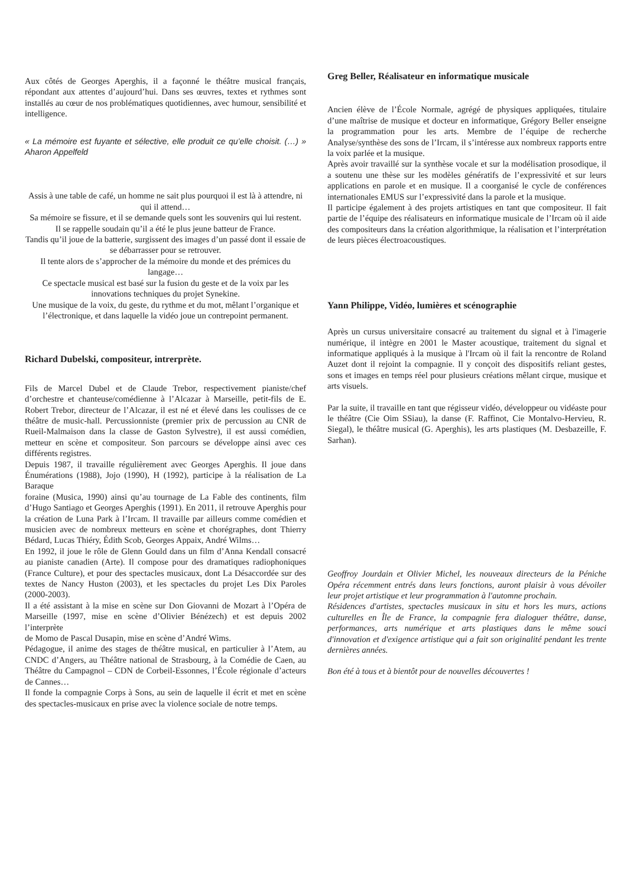Aux côtés de Georges Aperghis, il a façonné le théâtre musical français, répondant aux attentes d’aujourd’hui. Dans ses œuvres, textes et rythmes sont installés au cœur de nos problématiques quotidiennes, avec humour, sensibilité et intelligence.
« La mémoire est fuyante et sélective, elle produit ce qu’elle choisit. (…) » Aharon Appelfeld
Assis à une table de café, un homme ne sait plus pourquoi il est là à attendre, ni qui il attend…
Sa mémoire se fissure, et il se demande quels sont les souvenirs qui lui restent.
Il se rappelle soudain qu’il a été le plus jeune batteur de France.
Tandis qu’il joue de la batterie, surgissent des images d’un passé dont il essaie de se débarrasser pour se retrouver.
Il tente alors de s’approcher de la mémoire du monde et des prémices du langage…
Ce spectacle musical est basé sur la fusion du geste et de la voix par les innovations techniques du projet Synekine.
Une musique de la voix, du geste, du rythme et du mot, mêlant l’organique et l’électronique, et dans laquelle la vidéo joue un contrepoint permanent.
Richard Dubelski, compositeur, intrerprète.
Fils de Marcel Dubel et de Claude Trebor, respectivement pianiste/chef d’orchestre et chanteuse/comédienne à l’Alcazar à Marseille, petit-fils de E. Robert Trebor, directeur de l’Alcazar, il est né et élevé dans les coulisses de ce théâtre de music-hall. Percussionniste (premier prix de percussion au CNR de Rueil-Malmaison dans la classe de Gaston Sylvestre), il est aussi comédien, metteur en scène et compositeur. Son parcours se développe ainsi avec ces différents registres.
Depuis 1987, il travaille régulièrement avec Georges Aperghis. Il joue dans Énumérations (1988), Jojo (1990), H (1992), participe à la réalisation de La Baraque
foraine (Musica, 1990) ainsi qu’au tournage de La Fable des continents, film d’Hugo Santiago et Georges Aperghis (1991). En 2011, il retrouve Aperghis pour la création de Luna Park à l’Ircam. Il travaille par ailleurs comme comédien et musicien avec de nombreux metteurs en scène et chorégraphes, dont Thierry Bédard, Lucas Thiéry, Édith Scob, Georges Appaix, André Wilms…
En 1992, il joue le rôle de Glenn Gould dans un film d’Anna Kendall consacré au pianiste canadien (Arte). Il compose pour des dramatiques radiophoniques (France Culture), et pour des spectacles musicaux, dont La Désaccordée sur des textes de Nancy Huston (2003), et les spectacles du projet Les Dix Paroles (2000-2003).
Il a été assistant à la mise en scène sur Don Giovanni de Mozart à l’Opéra de Marseille (1997, mise en scène d’Olivier Bénézech) et est depuis 2002 l’interprète
de Momo de Pascal Dusapin, mise en scène d’André Wims.
Pédagogue, il anime des stages de théâtre musical, en particulier à l’Atem, au CNDC d’Angers, au Théâtre national de Strasbourg, à la Comédie de Caen, au Théâtre du Campagnol – CDN de Corbeil-Essonnes, l’École régionale d’acteurs de Cannes…
Il fonde la compagnie Corps à Sons, au sein de laquelle il écrit et met en scène des spectacles-musicaux en prise avec la violence sociale de notre temps.
Greg Beller, Réalisateur en informatique musicale
Ancien élève de l’École Normale, agrégé de physiques appliquées, titulaire d’une maîtrise de musique et docteur en informatique, Grégory Beller enseigne la programmation pour les arts. Membre de l’équipe de recherche Analyse/synthèse des sons de l’Ircam, il s’intéresse aux nombreux rapports entre la voix parlée et la musique.
Après avoir travaillé sur la synthèse vocale et sur la modélisation prosodique, il a soutenu une thèse sur les modèles génératifs de l’expressivité et sur leurs applications en parole et en musique. Il a coorganisé le cycle de conférences internationales EMUS sur l’expressivité dans la parole et la musique.
Il participe également à des projets artistiques en tant que compositeur. Il fait partie de l’équipe des réalisateurs en informatique musicale de l’Ircam où il aide des compositeurs dans la création algorithmique, la réalisation et l’interprétation de leurs pièces électroacoustiques.
Yann Philippe, Vidéo, lumières et scénographie
Après un cursus universitaire consacré au traitement du signal et à l'imagerie numérique, il intègre en 2001 le Master acoustique, traitement du signal et informatique appliqués à la musique à l'Ircam où il fait la rencontre de Roland Auzet dont il rejoint la compagnie. Il y conçoit des dispositifs reliant gestes, sons et images en temps réel pour plusieurs créations mêlant cirque, musique et arts visuels.
Par la suite, il travaille en tant que régisseur vidéo, développeur ou vidéaste pour le théâtre (Cie Oim SSiau), la danse (F. Raffinot, Cie Montalvo-Hervieu, R. Siegal), le théâtre musical (G. Aperghis), les arts plastiques (M. Desbazeille, F. Sarhan).
Geoffroy Jourdain et Olivier Michel, les nouveaux directeurs de la Péniche Opéra récemment entrés dans leurs fonctions, auront plaisir à vous dévoiler leur projet artistique et leur programmation à l'automne prochain.
Résidences d'artistes, spectacles musicaux in situ et hors les murs, actions culturelles en Île de France, la compagnie fera dialoguer théâtre, danse, performances, arts numérique et arts plastiques dans le même souci d'innovation et d'exigence artistique qui a fait son originalité pendant les trente dernières années.
Bon été à tous et à bientôt pour de nouvelles découvertes !